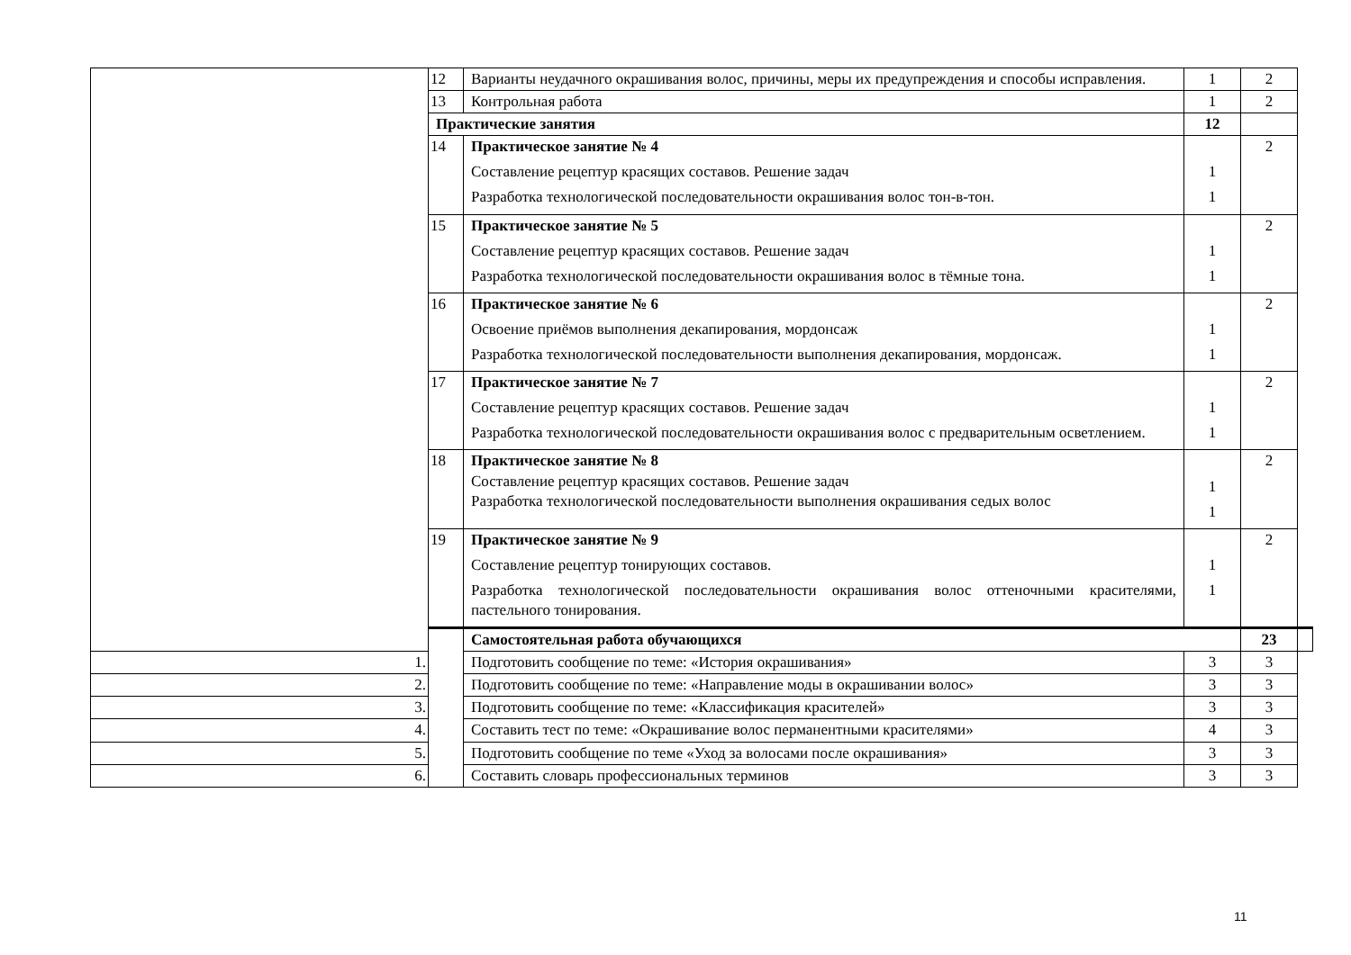| | 12 | Варианты неудачного окрашивания волос, причины, меры их предупреждения и способы исправления. | 1 | 2 | |
| | 13 | Контрольная работа | 1 | 2 | |
| | Практические занятия | | 12 | | |
| | 14 | Практическое занятие № 4 Составление рецептур красящих составов. Решение задач Разработка технологической последовательности окрашивания волос тон-в-тон. | 1 1 | 2 | |
| | 15 | Практическое занятие № 5 Составление рецептур красящих составов. Решение задач Разработка технологической последовательности окрашивания волос в тёмные тона. | 1 1 | 2 | |
| | 16 | Практическое занятие № 6 Освоение приёмов выполнения декапирования, мордонсаж Разработка технологической последовательности выполнения декапирования, мордонсаж. | 1 1 | 2 | |
| | 17 | Практическое занятие № 7 Составление рецептур красящих составов. Решение задач Разработка технологической последовательности окрашивания волос с предварительным осветлением. | 1 1 | 2 | |
| | 18 | Практическое занятие № 8 Составление рецептур красящих составов. Решение задач Разработка технологической последовательности выполнения окрашивания седых волос | 1 1 | 2 | |
| | 19 | Практическое занятие № 9 Составление рецептур тонирующих составов. Разработка технологической последовательности окрашивания волос оттеночными красителями, пастельного тонирования. | 1 1 | 2 | |
| | | Самостоятельная работа обучающихся | | 23 | |
| 1. | | Подготовить сообщение по теме: «История окрашивания» | 3 | 3 | |
| 2. | | Подготовить сообщение по теме: «Направление моды в окрашивании волос» | 3 | 3 | |
| 3. | | Подготовить сообщение по теме: «Классификация красителей» | 3 | 3 | |
| 4. | | Составить тест по теме: «Окрашивание волос перманентными красителями» | 4 | 3 | |
| 5. | | Подготовить сообщение по теме «Уход за волосами после окрашивания» | 3 | 3 | |
| 6. | | Составить словарь профессиональных терминов | 3 | 3 | |
11